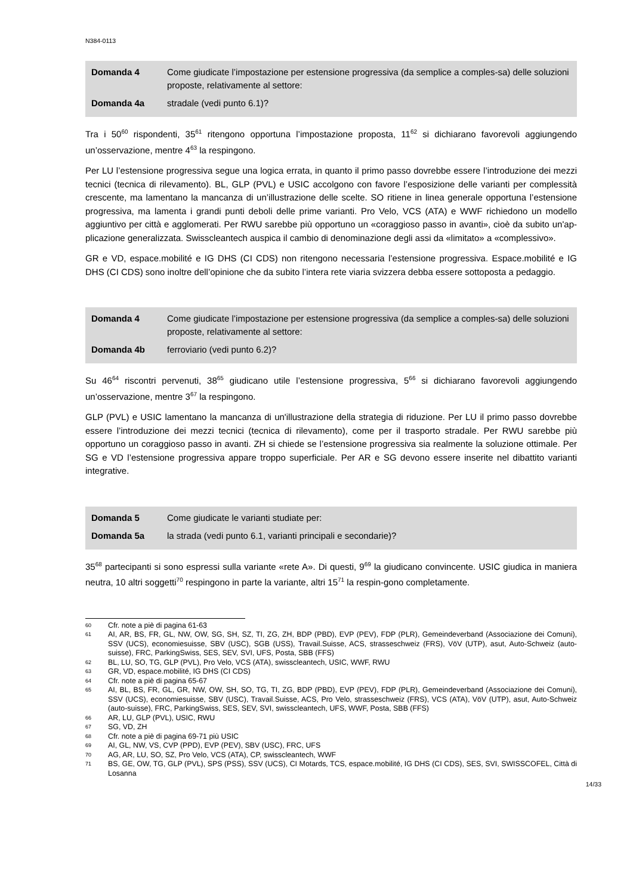N384-0113
| Domanda 4 | Come giudicate l’impostazione per estensione progressiva (da semplice a comples-sa) delle soluzioni proposte, relativamente al settore: |
| Domanda 4a | stradale (vedi punto 6.1)? |
Tra i 50<sup>60</sup> rispondenti, 35<sup>61</sup> ritengono opportuna l’impostazione proposta, 11<sup>62</sup> si dichiarano favorevoli aggiungendo un’osservazione, mentre 4<sup>63</sup> la respingono.
Per LU l’estensione progressiva segue una logica errata, in quanto il primo passo dovrebbe essere l’introduzione dei mezzi tecnici (tecnica di rilevamento). BL, GLP (PVL) e USIC accolgono con favore l’esposizione delle varianti per complessità crescente, ma lamentano la mancanza di un’illustrazione delle scelte. SO ritiene in linea generale opportuna l’estensione progressiva, ma lamenta i grandi punti deboli delle prime varianti. Pro Velo, VCS (ATA) e WWF richiedono un modello aggiuntivo per città e agglomerati. Per RWU sarebbe più opportuno un «coraggioso passo in avanti», cioè da subito un'ap-plicazione generalizzata. Swisscleantech auspica il cambio di denominazione degli assi da «limitato» a «complessivo».
GR e VD, espace.mobilité e IG DHS (CI CDS) non ritengono necessaria l’estensione progressiva. Espace.mobilité e IG DHS (CI CDS) sono inoltre dell’opinione che da subito l’intera rete viaria svizzera debba essere sottoposta a pedaggio.
| Domanda 4 | Come giudicate l’impostazione per estensione progressiva (da semplice a comples-sa) delle soluzioni proposte, relativamente al settore: |
| Domanda 4b | ferroviario (vedi punto 6.2)? |
Su 46<sup>64</sup> riscontri pervenuti, 38<sup>65</sup> giudicano utile l’estensione progressiva, 5<sup>66</sup> si dichiarano favorevoli aggiungendo un’osservazione, mentre 3<sup>67</sup> la respingono.
GLP (PVL) e USIC lamentano la mancanza di un'illustrazione della strategia di riduzione. Per LU il primo passo dovrebbe essere l’introduzione dei mezzi tecnici (tecnica di rilevamento), come per il trasporto stradale. Per RWU sarebbe più opportuno un coraggioso passo in avanti. ZH si chiede se l’estensione progressiva sia realmente la soluzione ottimale. Per SG e VD l’estensione progressiva appare troppo superficiale. Per AR e SG devono essere inserite nel dibattito varianti integrative.
| Domanda 5 | Come giudicate le varianti studiate per: |
| Domanda 5a | la strada (vedi punto 6.1, varianti principali e secondarie)? |
35<sup>68</sup> partecipanti si sono espressi sulla variante «rete A». Di questi, 9<sup>69</sup> la giudicano convincente. USIC giudica in maniera neutra, 10 altri soggetti<sup>70</sup> respingono in parte la variante, altri 15<sup>71</sup> la respin-gono completamente.
60 Cfr. note a piè di pagina 61-63
61 AI, AR, BS, FR, GL, NW, OW, SG, SH, SZ, TI, ZG, ZH, BDP (PBD), EVP (PEV), FDP (PLR), Gemeindeverband (Associazione dei Comuni), SSV (UCS), economiesuisse, SBV (USC), SGB (USS), Travail.Suisse, ACS, strasseschweiz (FRS), VöV (UTP), asut, Auto-Schweiz (auto-suisse), FRC, ParkingSwiss, SES, SEV, SVI, UFS, Posta, SBB (FFS)
62 BL, LU, SO, TG, GLP (PVL), Pro Velo, VCS (ATA), swisscleantech, USIC, WWF, RWU
63 GR, VD, espace.mobilité, IG DHS (CI CDS)
64 Cfr. note a piè di pagina 65-67
65 AI, BL, BS, FR, GL, GR, NW, OW, SH, SO, TG, TI, ZG, BDP (PBD), EVP (PEV), FDP (PLR), Gemeindeverband (Associazione dei Comuni), SSV (UCS), economiesuisse, SBV (USC), Travail.Suisse, ACS, Pro Velo, strasseschweiz (FRS), VCS (ATA), VöV (UTP), asut, Auto-Schweiz (auto-suisse), FRC, ParkingSwiss, SES, SEV, SVI, swisscleantech, UFS, WWF, Posta, SBB (FFS)
66 AR, LU, GLP (PVL), USIC, RWU
67 SG, VD, ZH
68 Cfr. note a piè di pagina 69-71 più USIC
69 AI, GL, NW, VS, CVP (PPD), EVP (PEV), SBV (USC), FRC, UFS
70 AG, AR, LU, SO, SZ, Pro Velo, VCS (ATA), CP, swisscleantech, WWF
71 BS, GE, OW, TG, GLP (PVL), SPS (PSS), SSV (UCS), CI Motards, TCS, espace.mobilité, IG DHS (CI CDS), SES, SVI, SWISSCOFEL, Città di Losanna
14/33